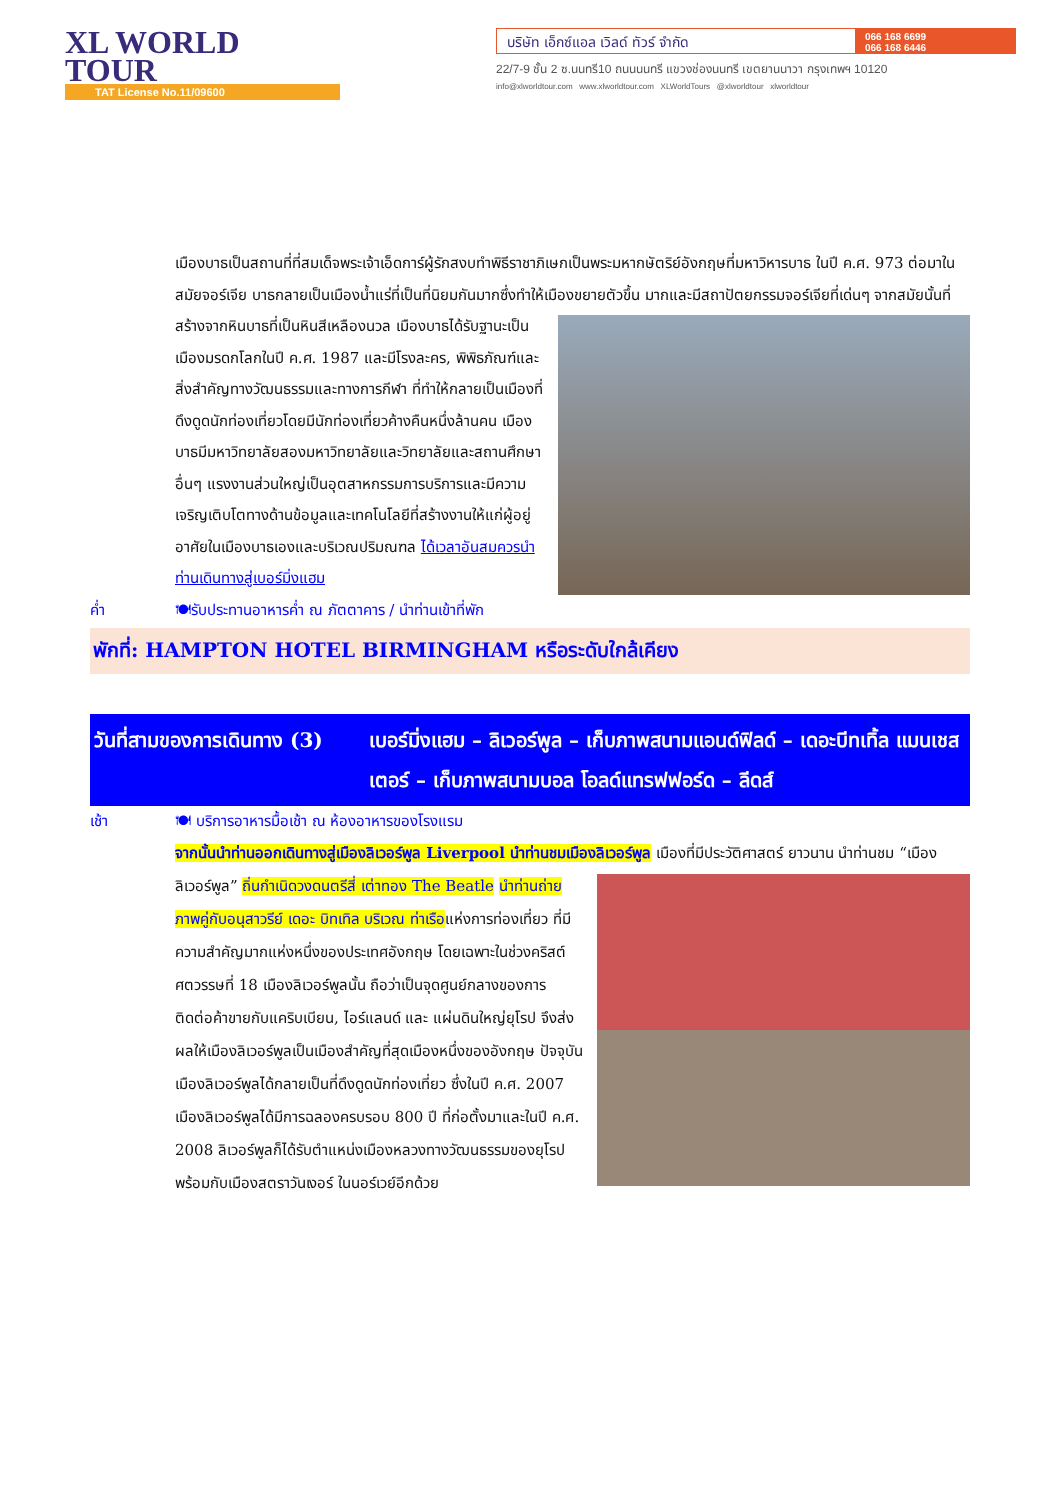XL WORLD
TOUR
TAT License No.11/09600
บริษัท เอ็กซ์แอล เวิลด์ ทัวร์ จำกัด 066 168 6699
066 168 6446
22/7-9 ชั้น 2 ซ.นนทรี10 ถนนนนทรี แขวงช่องนนทรี เขตยานนาวา กรุงเทพฯ 10120
info@xlworldtour.com www.xlworldtour.com XLWorldTours @xlworldtour xlworldtour
เมืองบาธเป็นสถานที่ที่สมเด็จพระเจ้าเอ็ดการ์ผู้รักสงบทำพิธีราชาภิเษกเป็นพระมหากษัตริย์อังกฤษที่มหาวิหารบาธ ในปี ค.ศ. 973 ต่อมาในสมัยจอร์เจีย บาธกลายเป็นเมืองน้ำแร่ที่เป็นที่นิยมกันมากซึ่งทำให้เมืองขยายตัวขึ้น
มากและมีสถาปัตยกรรมจอร์เจียที่เด่นๆ จากสมัยนั้นที่สร้างจากหินบาธที่เป็นหินสีเหลืองนวล เมืองบาธได้รับฐานะเป็นเมืองมรดกโลกในปี ค.ศ. 1987 และมีโรงละคร, พิพิธภัณฑ์และสิ่งสำคัญทางวัฒนธรรมและทางการกีฬา ที่ทำให้กลายเป็นเมืองที่ดึงดูดนักท่องเที่ยวโดยมีนักท่องเที่ยวค้างคืนหนึ่งล้านคน เมืองบาธมีมหาวิทยาลัยสองมหาวิทยาลัยและวิทยาลัยและสถานศึกษาอื่นๆ แรงงานส่วนใหญ่เป็นอุตสาหกรรมการบริการและมีความเจริญเติบโตทางด้านข้อมูลและเทคโนโลยีที่สร้างงานให้แก่ผู้อยู่อาศัยในเมืองบาธเองและบริเวณปริมณฑล ได้เวลาอันสมควรนำท่านเดินทางสู่เบอร์มิ่งแฮม
ค่ำ 🍽รับประทานอาหารค่ำ ณ ภัตตาคาร / นำท่านเข้าที่พัก
พักที่: HAMPTON HOTEL BIRMINGHAM หรือระดับใกล้เคียง
วันที่สามของการเดินทาง (3)
เบอร์มิ่งแฮม – ลิเวอร์พูล – เก็บภาพสนามแอนด์ฟิลด์ – เดอะบีทเทิ้ล แมนเชสเตอร์ – เก็บภาพสนามบอล โอลด์แทรฟฟอร์ด – ลีดส์
เช้า 🍽 บริการอาหารมื้อเช้า ณ ห้องอาหารของโรงแรม
จากนั้นนำท่านออกเดินทางสู่เมืองลิเวอร์พูล Liverpool นำท่านชมเมืองลิเวอร์พูล เมืองที่มีประวัติศาสตร์
ยาวนาน นำท่านชม “เมืองลิเวอร์พูล” ถิ่นกำเนิดวงดนตรีสี่ เต่าทอง The Beatle นำท่านถ่ายภาพคู่กับอนุสาวรีย์ เดอะ บิทเทิล บริเวณ ท่าเรือแห่งการท่องเที่ยว ที่มีความสำคัญมากแห่งหนึ่งของประเทศอังกฤษ โดยเฉพาะในช่วงคริสต์ศตวรรษที่ 18 เมืองลิเวอร์พูลนั้น ถือว่าเป็นจุดศูนย์กลางของการติดต่อค้าขายกับแคริบเบียน, ไอร์แลนด์ และ แผ่นดินใหญ่ยุโรป จึงส่งผลให้เมืองลิเวอร์พูลเป็นเมืองสำคัญที่สุดเมืองหนึ่งของอังกฤษ ปัจจุบันเมืองลิเวอร์พูลได้กลายเป็นที่ดึงดูดนักท่องเที่ยว ซึ่งในปี ค.ศ. 2007 เมืองลิเวอร์พูลได้มีการฉลองครบรอบ 800 ปี ที่ก่อตั้งมาและในปี ค.ศ. 2008 ลิเวอร์พูลก็ได้รับตำแหน่งเมืองหลวงทางวัฒนธรรมของยุโรปพร้อมกับเมืองสตราวันเงอร์ ในนอร์เวย์อีกด้วย